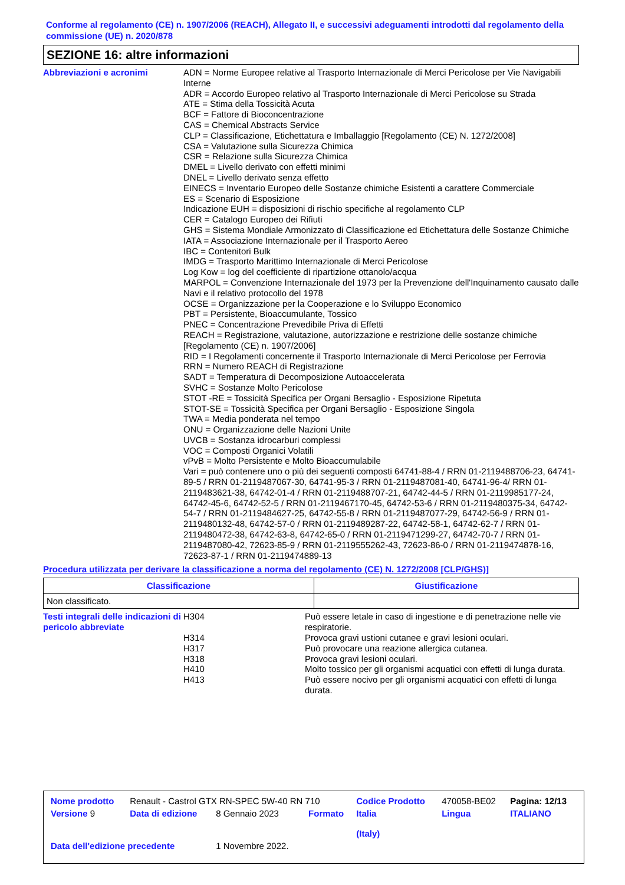Conforme al regolamento (CE) n. 1907/2006 (REACH), Allegato II, e successivi adeguamenti introdotti dal regolamento della commissione (UE) n. 2020/878
SEZIONE 16: altre informazioni
Abbreviazioni e acronimi
ADN = Norme Europee relative al Trasporto Internazionale di Merci Pericolose per Vie Navigabili Interne
ADR = Accordo Europeo relativo al Trasporto Internazionale di Merci Pericolose su Strada
ATE = Stima della Tossicità Acuta
BCF = Fattore di Bioconcentrazione
CAS = Chemical Abstracts Service
CLP = Classificazione, Etichettatura e Imballaggio [Regolamento (CE) N. 1272/2008]
CSA = Valutazione sulla Sicurezza Chimica
CSR = Relazione sulla Sicurezza Chimica
DMEL = Livello derivato con effetti minimi
DNEL = Livello derivato senza effetto
EINECS = Inventario Europeo delle Sostanze chimiche Esistenti a carattere Commerciale
ES = Scenario di Esposizione
Indicazione EUH = disposizioni di rischio specifiche al regolamento CLP
CER = Catalogo Europeo dei Rifiuti
GHS = Sistema Mondiale Armonizzato di Classificazione ed Etichettatura delle Sostanze Chimiche
IATA = Associazione Internazionale per il Trasporto Aereo
IBC = Contenitori Bulk
IMDG = Trasporto Marittimo Internazionale di Merci Pericolose
Log Kow = log del coefficiente di ripartizione ottanolo/acqua
MARPOL = Convenzione Internazionale del 1973 per la Prevenzione dell'Inquinamento causato dalle Navi e il relativo protocollo del 1978
OCSE = Organizzazione per la Cooperazione e lo Sviluppo Economico
PBT = Persistente, Bioaccumulante, Tossico
PNEC = Concentrazione Prevedibile Priva di Effetti
REACH = Registrazione, valutazione, autorizzazione e restrizione delle sostanze chimiche [Regolamento (CE) n. 1907/2006]
RID = I Regolamenti concernente il Trasporto Internazionale di Merci Pericolose per Ferrovia
RRN = Numero REACH di Registrazione
SADT = Temperatura di Decomposizione Autoaccelerata
SVHC = Sostanze Molto Pericolose
STOT -RE = Tossicità Specifica per Organi Bersaglio - Esposizione Ripetuta
STOT-SE = Tossicità Specifica per Organi Bersaglio - Esposizione Singola
TWA = Media ponderata nel tempo
ONU = Organizzazione delle Nazioni Unite
UVCB = Sostanza idrocarburi complessi
VOC = Composti Organici Volatili
vPvB = Molto Persistente e Molto Bioaccumulabile
Vari = può contenere uno o più dei seguenti composti 64741-88-4 / RRN 01-2119488706-23, 64741-89-5 / RRN 01-2119487067-30, 64741-95-3 / RRN 01-2119487081-40, 64741-96-4/ RRN 01-2119483621-38, 64742-01-4 / RRN 01-2119488707-21, 64742-44-5 / RRN 01-2119985177-24, 64742-45-6, 64742-52-5 / RRN 01-2119467170-45, 64742-53-6 / RRN 01-2119480375-34, 64742-54-7 / RRN 01-2119484627-25, 64742-55-8 / RRN 01-2119487077-29, 64742-56-9 / RRN 01-2119480132-48, 64742-57-0 / RRN 01-2119489287-22, 64742-58-1, 64742-62-7 / RRN 01-2119480472-38, 64742-63-8, 64742-65-0 / RRN 01-2119471299-27, 64742-70-7 / RRN 01-2119487080-42, 72623-85-9 / RRN 01-2119555262-43, 72623-86-0 / RRN 01-2119474878-16, 72623-87-1 / RRN 01-2119474889-13
Procedura utilizzata per derivare la classificazione a norma del regolamento (CE) N. 1272/2008 [CLP/GHS)]
| Classificazione | Giustificazione |
| --- | --- |
| Non classificato. | |
| Testi integrali delle indicazioni di pericolo abbreviate | H304 | Può essere letale in caso di ingestione e di penetrazione nelle vie respiratorie. |
| | H314 | Provoca gravi ustioni cutanee e gravi lesioni oculari. |
| | H317 | Può provocare una reazione allergica cutanea. |
| | H318 | Provoca gravi lesioni oculari. |
| | H410 | Molto tossico per gli organismi acquatici con effetti di lunga durata. |
| | H413 | Può essere nocivo per gli organismi acquatici con effetti di lunga durata. |
| Nome prodotto | Renault - Castrol GTX RN-SPEC 5W-40 RN 710 | | | Codice Prodotto | 470058-BE02 | Pagina: 12/13 |
| Versione 9 | Data di edizione | 8 Gennaio 2023 | Formato | Italia (Italy) | Lingua | ITALIANO |
| Data dell'edizione precedente | | 1 Novembre 2022. | | | | |